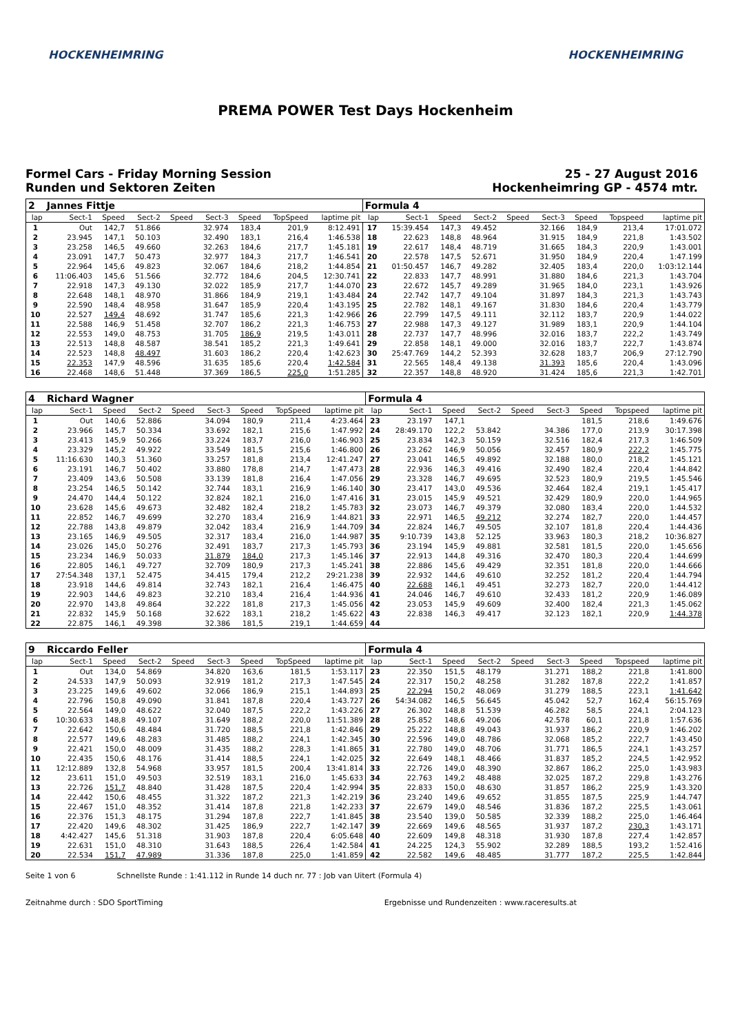HOCKENHEIMRING HOCKENHEIMRING
PREMA POWER Test Days Hockenheim
Formel Cars - Friday Morning Session
Runden und Sektoren Zeiten
25 - 27 August 2016
Hockenheimring GP - 4574 mtr.
| 2 | Jannes Fittje | | | | | | | | Formula 4 | | | | | | | | |
| lap | Sect-1 | Speed | Sect-2 | Speed | Sect-3 | Speed | TopSpeed | laptime pit | lap | Sect-1 | Speed | Sect-2 | Speed | Sect-3 | Speed | Topspeed | laptime pit |
| 1 | Out | 142,7 | 51.866 | | 32.974 | 183,4 | 201,9 | 8:12.491 | 17 | 15:39.454 | 147,3 | 49.452 | | 32.166 | 184,9 | 213,4 | 17:01.072 |
| 2 | 23.945 | 147,1 | 50.103 | | 32.490 | 183,1 | 216,4 | 1:46.538 | 18 | 22.623 | 148,8 | 48.964 | | 31.915 | 184,9 | 221,8 | 1:43.502 |
| 3 | 23.258 | 146,5 | 49.660 | | 32.263 | 184,6 | 217,7 | 1:45.181 | 19 | 22.617 | 148,4 | 48.719 | | 31.665 | 184,3 | 220,9 | 1:43.001 |
| 4 | 23.091 | 147,7 | 50.473 | | 32.977 | 184,3 | 217,7 | 1:46.541 | 20 | 22.578 | 147,5 | 52.671 | | 31.950 | 184,9 | 220,4 | 1:47.199 |
| 5 | 22.964 | 145,6 | 49.823 | | 32.067 | 184,6 | 218,2 | 1:44.854 | 21 | 01:50.457 | 146,7 | 49.282 | | 32.405 | 183,4 | 220,0 | 1:03:12.144 |
| 6 | 11:06.403 | 145,6 | 51.566 | | 32.772 | 184,6 | 204,5 | 12:30.741 | 22 | 22.833 | 147,7 | 48.991 | | 31.880 | 184,6 | 221,3 | 1:43.704 |
| 7 | 22.918 | 147,3 | 49.130 | | 32.022 | 185,9 | 217,7 | 1:44.070 | 23 | 22.672 | 145,7 | 49.289 | | 31.965 | 184,0 | 223,1 | 1:43.926 |
| 8 | 22.648 | 148,1 | 48.970 | | 31.866 | 184,9 | 219,1 | 1:43.484 | 24 | 22.742 | 147,7 | 49.104 | | 31.897 | 184,3 | 221,3 | 1:43.743 |
| 9 | 22.590 | 148,4 | 48.958 | | 31.647 | 185,9 | 220,4 | 1:43.195 | 25 | 22.782 | 148,1 | 49.167 | | 31.830 | 184,6 | 220,4 | 1:43.779 |
| 10 | 22.527 | 149,4 | 48.692 | | 31.747 | 185,6 | 221,3 | 1:42.966 | 26 | 22.799 | 147,5 | 49.111 | | 32.112 | 183,7 | 220,9 | 1:44.022 |
| 11 | 22.588 | 146,9 | 51.458 | | 32.707 | 186,2 | 221,3 | 1:46.753 | 27 | 22.988 | 147,3 | 49.127 | | 31.989 | 183,1 | 220,9 | 1:44.104 |
| 12 | 22.553 | 149,0 | 48.753 | | 31.705 | 186,9 | 219,5 | 1:43.011 | 28 | 22.737 | 147,7 | 48.996 | | 32.016 | 183,7 | 222,2 | 1:43.749 |
| 13 | 22.513 | 148,8 | 48.587 | | 38.541 | 185,2 | 221,3 | 1:49.641 | 29 | 22.858 | 148,1 | 49.000 | | 32.016 | 183,7 | 222,7 | 1:43.874 |
| 14 | 22.523 | 148,8 | 48.497 | | 31.603 | 186,2 | 220,4 | 1:42.623 | 30 | 25:47.769 | 144,2 | 52.393 | | 32.628 | 183,7 | 206,9 | 27:12.790 |
| 15 | 22.353 | 147,9 | 48.596 | | 31.635 | 185,6 | 220,4 | 1:42.584 | 31 | 22.565 | 148,4 | 49.138 | | 31.393 | 185,6 | 220,4 | 1:43.096 |
| 16 | 22.468 | 148,6 | 51.448 | | 37.369 | 186,5 | 225,0 | 1:51.285 | 32 | 22.357 | 148,8 | 48.920 | | 31.424 | 185,6 | 221,3 | 1:42.701 |
| 4 | Richard Wagner | | | | | | | | Formula 4 | | | | | | | | |
| lap | Sect-1 | Speed | Sect-2 | Speed | Sect-3 | Speed | TopSpeed | laptime pit | lap | Sect-1 | Speed | Sect-2 | Speed | Sect-3 | Speed | Topspeed | laptime pit |
| 1 | Out | 140,6 | 52.886 | | 34.094 | 180,9 | 211,4 | 4:23.464 | 23 | 23.197 | 147,1 | | | | 181,5 | 218,6 | 1:49.676 |
| 2 | 23.966 | 145,7 | 50.334 | | 33.692 | 182,1 | 215,6 | 1:47.992 | 24 | 28:49.170 | 122,2 | 53.842 | | 34.386 | 177,0 | 213,9 | 30:17.398 |
| 3 | 23.413 | 145,9 | 50.266 | | 33.224 | 183,7 | 216,0 | 1:46.903 | 25 | 23.834 | 142,3 | 50.159 | | 32.516 | 182,4 | 217,3 | 1:46.509 |
| 4 | 23.329 | 145,2 | 49.922 | | 33.549 | 181,5 | 215,6 | 1:46.800 | 26 | 23.262 | 146,9 | 50.056 | | 32.457 | 180,9 | 222,2 | 1:45.775 |
| 5 | 11:16.630 | 140,3 | 51.360 | | 33.257 | 181,8 | 213,4 | 12:41.247 | 27 | 23.041 | 146,5 | 49.892 | | 32.188 | 180,0 | 218,2 | 1:45.121 |
| 6 | 23.191 | 146,7 | 50.402 | | 33.880 | 178,8 | 214,7 | 1:47.473 | 28 | 22.936 | 146,3 | 49.416 | | 32.490 | 182,4 | 220,4 | 1:44.842 |
| 7 | 23.409 | 143,6 | 50.508 | | 33.139 | 181,8 | 216,4 | 1:47.056 | 29 | 23.328 | 146,7 | 49.695 | | 32.523 | 180,9 | 219,5 | 1:45.546 |
| 8 | 23.254 | 146,5 | 50.142 | | 32.744 | 183,1 | 216,9 | 1:46.140 | 30 | 23.417 | 143,0 | 49.536 | | 32.464 | 182,4 | 219,1 | 1:45.417 |
| 9 | 24.470 | 144,4 | 50.122 | | 32.824 | 182,1 | 216,0 | 1:47.416 | 31 | 23.015 | 145,9 | 49.521 | | 32.429 | 180,9 | 220,0 | 1:44.965 |
| 10 | 23.628 | 145,6 | 49.673 | | 32.482 | 182,4 | 218,2 | 1:45.783 | 32 | 23.073 | 146,7 | 49.379 | | 32.080 | 183,4 | 220,0 | 1:44.532 |
| 11 | 22.852 | 146,7 | 49.699 | | 32.270 | 183,4 | 216,9 | 1:44.821 | 33 | 22.971 | 146,5 | 49.212 | | 32.274 | 182,7 | 220,0 | 1:44.457 |
| 12 | 22.788 | 143,8 | 49.879 | | 32.042 | 183,4 | 216,9 | 1:44.709 | 34 | 22.824 | 146,7 | 49.505 | | 32.107 | 181,8 | 220,4 | 1:44.436 |
| 13 | 23.165 | 146,9 | 49.505 | | 32.317 | 183,4 | 216,0 | 1:44.987 | 35 | 9:10.739 | 143,8 | 52.125 | | 33.963 | 180,3 | 218,2 | 10:36.827 |
| 14 | 23.026 | 145,0 | 50.276 | | 32.491 | 183,7 | 217,3 | 1:45.793 | 36 | 23.194 | 145,9 | 49.881 | | 32.581 | 181,5 | 220,0 | 1:45.656 |
| 15 | 23.234 | 146,9 | 50.033 | | 31.879 | 184,0 | 217,3 | 1:45.146 | 37 | 22.913 | 144,8 | 49.316 | | 32.470 | 180,3 | 220,4 | 1:44.699 |
| 16 | 22.805 | 146,1 | 49.727 | | 32.709 | 180,9 | 217,3 | 1:45.241 | 38 | 22.886 | 145,6 | 49.429 | | 32.351 | 181,8 | 220,0 | 1:44.666 |
| 17 | 27:54.348 | 137,1 | 52.475 | | 34.415 | 179,4 | 212,2 | 29:21.238 | 39 | 22.932 | 144,6 | 49.610 | | 32.252 | 181,2 | 220,4 | 1:44.794 |
| 18 | 23.918 | 144,6 | 49.814 | | 32.743 | 182,1 | 216,4 | 1:46.475 | 40 | 22.688 | 146,1 | 49.451 | | 32.273 | 182,7 | 220,0 | 1:44.412 |
| 19 | 22.903 | 144,6 | 49.823 | | 32.210 | 183,4 | 216,4 | 1:44.936 | 41 | 24.046 | 146,7 | 49.610 | | 32.433 | 181,2 | 220,9 | 1:46.089 |
| 20 | 22.970 | 143,8 | 49.864 | | 32.222 | 181,8 | 217,3 | 1:45.056 | 42 | 23.053 | 145,9 | 49.609 | | 32.400 | 182,4 | 221,3 | 1:45.062 |
| 21 | 22.832 | 145,9 | 50.168 | | 32.622 | 183,1 | 218,2 | 1:45.622 | 43 | 22.838 | 146,3 | 49.417 | | 32.123 | 182,1 | 220,9 | 1:44.378 |
| 22 | 22.875 | 146,1 | 49.398 | | 32.386 | 181,5 | 219,1 | 1:44.659 | 44 | | | | | | | | |
| 9 | Riccardo Feller | | | | | | | | Formula 4 | | | | | | | | |
| lap | Sect-1 | Speed | Sect-2 | Speed | Sect-3 | Speed | TopSpeed | laptime pit | lap | Sect-1 | Speed | Sect-2 | Speed | Sect-3 | Speed | Topspeed | laptime pit |
| 1 | Out | 134,0 | 54.869 | | 34.820 | 163,6 | 181,5 | 1:53.117 | 23 | 22.350 | 151,5 | 48.179 | | 31.271 | 188,2 | 221,8 | 1:41.800 |
| 2 | 24.533 | 147,9 | 50.093 | | 32.919 | 181,2 | 217,3 | 1:47.545 | 24 | 22.317 | 150,2 | 48.258 | | 31.282 | 187,8 | 222,2 | 1:41.857 |
| 3 | 23.225 | 149,6 | 49.602 | | 32.066 | 186,9 | 215,1 | 1:44.893 | 25 | 22.294 | 150,2 | 48.069 | | 31.279 | 188,5 | 223,1 | 1:41.642 |
| 4 | 22.796 | 150,8 | 49.090 | | 31.841 | 187,8 | 220,4 | 1:43.727 | 26 | 54:34.082 | 146,5 | 56.645 | | 45.042 | 52,7 | 162,4 | 56:15.769 |
| 5 | 22.564 | 149,0 | 48.622 | | 32.040 | 187,5 | 222,2 | 1:43.226 | 27 | 26.302 | 148,8 | 51.539 | | 46.282 | 58,5 | 224,1 | 2:04.123 |
| 6 | 10:30.633 | 148,8 | 49.107 | | 31.649 | 188,2 | 220,0 | 11:51.389 | 28 | 25.852 | 148,6 | 49.206 | | 42.578 | 60,1 | 221,8 | 1:57.636 |
| 7 | 22.642 | 150,6 | 48.484 | | 31.720 | 188,5 | 221,8 | 1:42.846 | 29 | 25.222 | 148,8 | 49.043 | | 31.937 | 186,2 | 220,9 | 1:46.202 |
| 8 | 22.577 | 149,6 | 48.283 | | 31.485 | 188,2 | 224,1 | 1:42.345 | 30 | 22.596 | 149,0 | 48.786 | | 32.068 | 185,2 | 222,7 | 1:43.450 |
| 9 | 22.421 | 150,0 | 48.009 | | 31.435 | 188,2 | 228,3 | 1:41.865 | 31 | 22.780 | 149,0 | 48.706 | | 31.771 | 186,5 | 224,1 | 1:43.257 |
| 10 | 22.435 | 150,6 | 48.176 | | 31.414 | 188,5 | 224,1 | 1:42.025 | 32 | 22.649 | 148,1 | 48.466 | | 31.837 | 185,2 | 224,5 | 1:42.952 |
| 11 | 12:12.889 | 132,8 | 54.968 | | 33.957 | 181,5 | 200,4 | 13:41.814 | 33 | 22.726 | 149,0 | 48.390 | | 32.867 | 186,2 | 225,0 | 1:43.983 |
| 12 | 23.611 | 151,0 | 49.503 | | 32.519 | 183,1 | 216,0 | 1:45.633 | 34 | 22.763 | 149,2 | 48.488 | | 32.025 | 187,2 | 229,8 | 1:43.276 |
| 13 | 22.726 | 151,7 | 48.840 | | 31.428 | 187,5 | 220,4 | 1:42.994 | 35 | 22.833 | 150,0 | 48.630 | | 31.857 | 186,2 | 225,9 | 1:43.320 |
| 14 | 22.442 | 150,6 | 48.455 | | 31.322 | 187,2 | 221,3 | 1:42.219 | 36 | 23.240 | 149,6 | 49.652 | | 31.855 | 187,5 | 225,9 | 1:44.747 |
| 15 | 22.467 | 151,0 | 48.352 | | 31.414 | 187,8 | 221,8 | 1:42.233 | 37 | 22.679 | 149,0 | 48.546 | | 31.836 | 187,2 | 225,5 | 1:43.061 |
| 16 | 22.376 | 151,3 | 48.175 | | 31.294 | 187,8 | 222,7 | 1:41.845 | 38 | 23.540 | 139,0 | 50.585 | | 32.339 | 188,2 | 225,0 | 1:46.464 |
| 17 | 22.420 | 149,6 | 48.302 | | 31.425 | 186,9 | 222,7 | 1:42.147 | 39 | 22.669 | 149,6 | 48.565 | | 31.937 | 187,2 | 230,3 | 1:43.171 |
| 18 | 4:42.427 | 145,6 | 51.318 | | 31.903 | 187,8 | 220,4 | 6:05.648 | 40 | 22.609 | 149,8 | 48.318 | | 31.930 | 187,8 | 227,4 | 1:42.857 |
| 19 | 22.631 | 151,0 | 48.310 | | 31.643 | 188,5 | 226,4 | 1:42.584 | 41 | 24.225 | 124,3 | 55.902 | | 32.289 | 188,5 | 193,2 | 1:52.416 |
| 20 | 22.534 | 151,7 | 47.989 | | 31.336 | 187,8 | 225,0 | 1:41.859 | 42 | 22.582 | 149,6 | 48.485 | | 31.777 | 187,2 | 225,5 | 1:42.844 |
Seite 1 von 6 Schnellste Runde : 1:41.112 in Runde 14 duch nr. 77 : Job van Uitert (Formula 4)
Zeitnahme durch : SDO SportTiming Ergebnisse und Rundenzeiten : www.raceresults.at